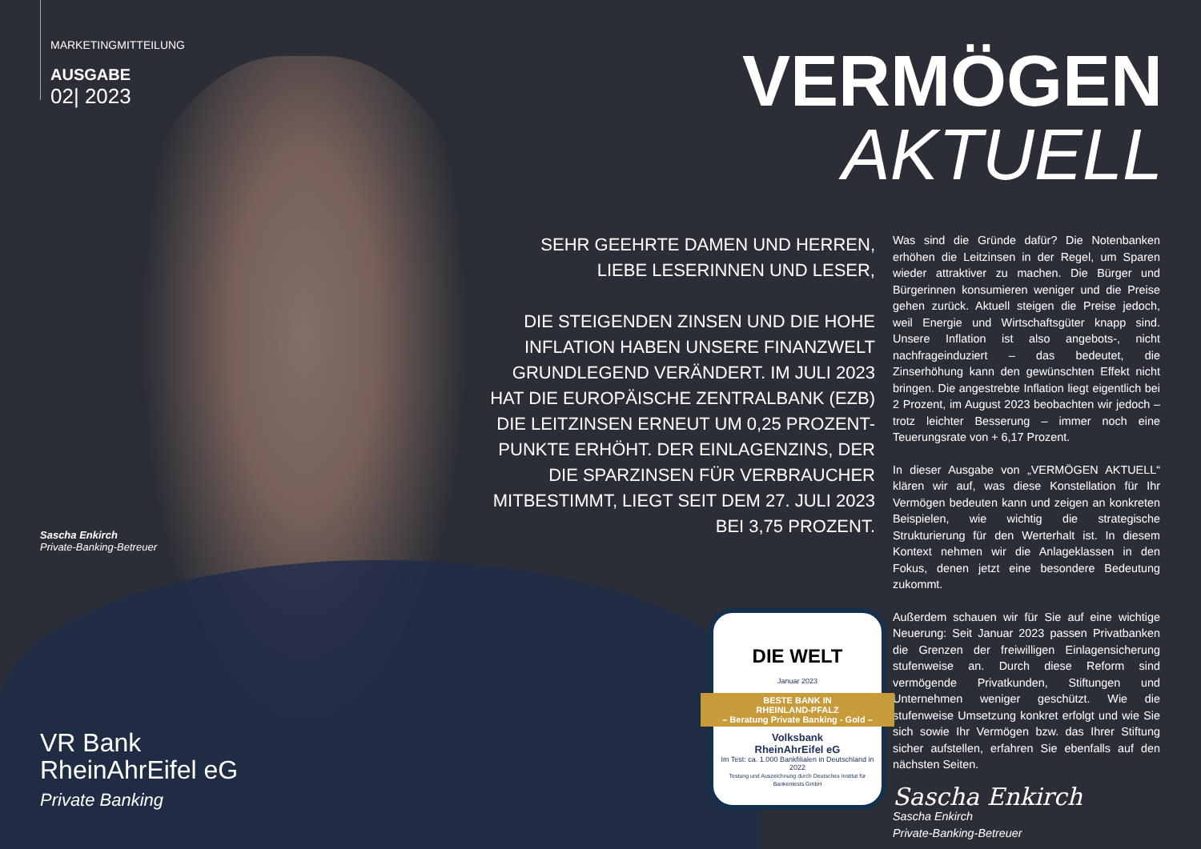MARKETINGMITTEILUNG
AUSGABE
02| 2023
Sascha Enkirch
Private-Banking-Betreuer
VR Bank
RheinAhrEifel eG
Private Banking
VERMÖGEN
AKTUELL
SEHR GEEHRTE DAMEN UND HERREN,
LIEBE LESERINNEN UND LESER,
DIE STEIGENDEN ZINSEN UND DIE HOHE INFLATION HABEN UNSERE FINANZWELT GRUNDLEGEND VERÄNDERT. IM JULI 2023 HAT DIE EUROPÄISCHE ZENTRALBANK (EZB) DIE LEITZINSEN ERNEUT UM 0,25 PROZENT-PUNKTE ERHÖHT. DER EINLAGENZINS, DER DIE SPARZINSEN FÜR VERBRAUCHER MITBESTIMMT, LIEGT SEIT DEM 27. JULI 2023 BEI 3,75 PROZENT.
Was sind die Gründe dafür? Die Notenbanken erhöhen die Leitzinsen in der Regel, um Sparen wieder attraktiver zu machen. Die Bürger und Bürgerinnen konsumieren weniger und die Preise gehen zurück. Aktuell steigen die Preise jedoch, weil Energie und Wirtschaftsgüter knapp sind. Unsere Inflation ist also angebots-, nicht nachfrageinduziert – das bedeutet, die Zinserhöhung kann den gewünschten Effekt nicht bringen. Die angestrebte Inflation liegt eigentlich bei 2 Prozent, im August 2023 beobachten wir jedoch – trotz leichter Besserung – immer noch eine Teuerungsrate von + 6,17 Prozent.
In dieser Ausgabe von „VERMÖGEN AKTUELL“ klären wir auf, was diese Konstellation für Ihr Vermögen bedeuten kann und zeigen an konkreten Beispielen, wie wichtig die strategische Strukturierung für den Werterhalt ist. In diesem Kontext nehmen wir die Anlageklassen in den Fokus, denen jetzt eine besondere Bedeutung zukommt.
Außerdem schauen wir für Sie auf eine wichtige Neuerung: Seit Januar 2023 passen Privatbanken die Grenzen der freiwilligen Einlagensicherung stufenweise an. Durch diese Reform sind vermögende Privatkunden, Stiftungen und Unternehmen weniger geschützt. Wie die stufenweise Umsetzung konkret erfolgt und wie Sie sich sowie Ihr Vermögen bzw. das Ihrer Stiftung sicher aufstellen, erfahren Sie ebenfalls auf den nächsten Seiten.
Sascha Enkirch
Sascha Enkirch
Private-Banking-Betreuer
DIE WELT
Januar 2023
BESTE BANK IN
RHEINLAND-PFALZ
– Beratung Private Banking - Gold –
Volksbank
RheinAhrEifel eG
Im Test: ca. 1.000 Bankfilialen in Deutschland in 2022
Testung und Auszeichnung durch Deutsches Institut für Bankentests GmbH